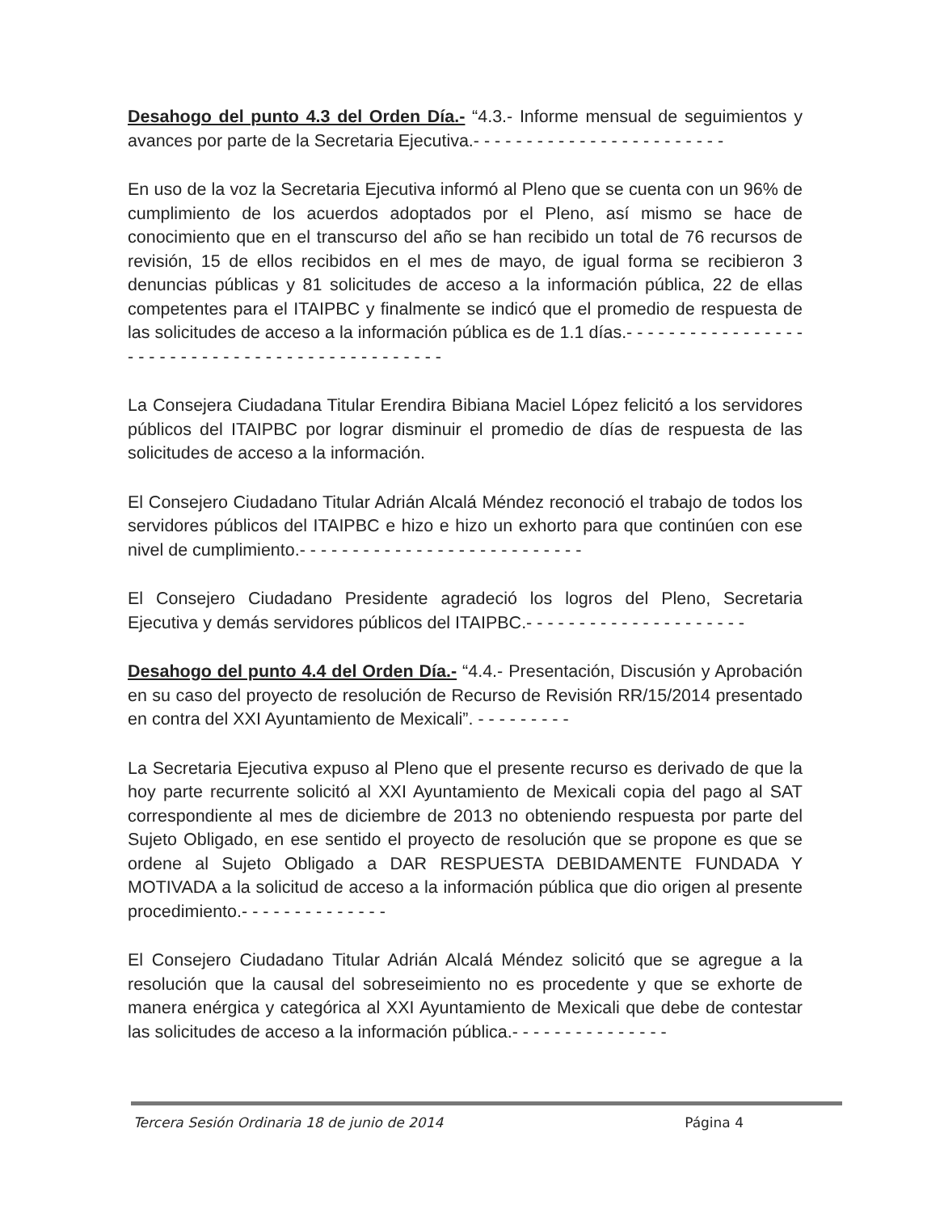Desahogo del punto 4.3 del Orden Día.- “4.3.- Informe mensual de seguimientos y avances por parte de la Secretaria Ejecutiva.- - - - - - - - - - - - - - - - - - - - - - - -
En uso de la voz la Secretaria Ejecutiva informó al Pleno que se cuenta con un 96% de cumplimiento de los acuerdos adoptados por el Pleno, así mismo se hace de conocimiento que en el transcurso del año se han recibido un total de 76 recursos de revisión, 15 de ellos recibidos en el mes de mayo, de igual forma se recibieron 3 denuncias públicas y 81 solicitudes de acceso a la información pública, 22 de ellas competentes para el ITAIPBC y finalmente se indicó que el promedio de respuesta de las solicitudes de acceso a la información pública es de 1.1 días.- - - - - - - - - - - - - - - - - - - - - - - - - - - - - - - - - - - - - - - - - - - - - - -
La Consejera Ciudadana Titular Erendira Bibiana Maciel López felicitó a los servidores públicos del ITAIPBC por lograr disminuir el promedio de días de respuesta de las solicitudes de acceso a la información.
El Consejero Ciudadano Titular Adrián Alcalá Méndez reconoció el trabajo de todos los servidores públicos del ITAIPBC e hizo e hizo un exhorto para que continúen con ese nivel de cumplimiento.- - - - - - - - - - - - - - - - - - - - - - - - - - -
El Consejero Ciudadano Presidente agradeció los logros del Pleno, Secretaria Ejecutiva y demás servidores públicos del ITAIPBC.- - - - - - - - - - - - - - - - - - - - -
Desahogo del punto 4.4 del Orden Día.- “4.4.- Presentación, Discusión y Aprobación en su caso del proyecto de resolución de Recurso de Revisión RR/15/2014 presentado en contra del XXI Ayuntamiento de Mexicali”. - - - - - - - - -
La Secretaria Ejecutiva expuso al Pleno que el presente recurso es derivado de que la hoy parte recurrente solicitó al XXI Ayuntamiento de Mexicali copia del pago al SAT correspondiente al mes de diciembre de 2013 no obteniendo respuesta por parte del Sujeto Obligado, en ese sentido el proyecto de resolución que se propone es que se ordene al Sujeto Obligado a DAR RESPUESTA DEBIDAMENTE FUNDADA Y MOTIVADA a la solicitud de acceso a la información pública que dio origen al presente procedimiento.- - - - - - - - - - - - - -
El Consejero Ciudadano Titular Adrián Alcalá Méndez solicitó que se agregue a la resolución que la causal del sobreseimiento no es procedente y que se exhorte de manera enérgica y categórica al XXI Ayuntamiento de Mexicali que debe de contestar las solicitudes de acceso a la información pública.- - - - - - - - - - - - - - -
Tercera Sesión Ordinaria 18 de junio de 2014 Página 4